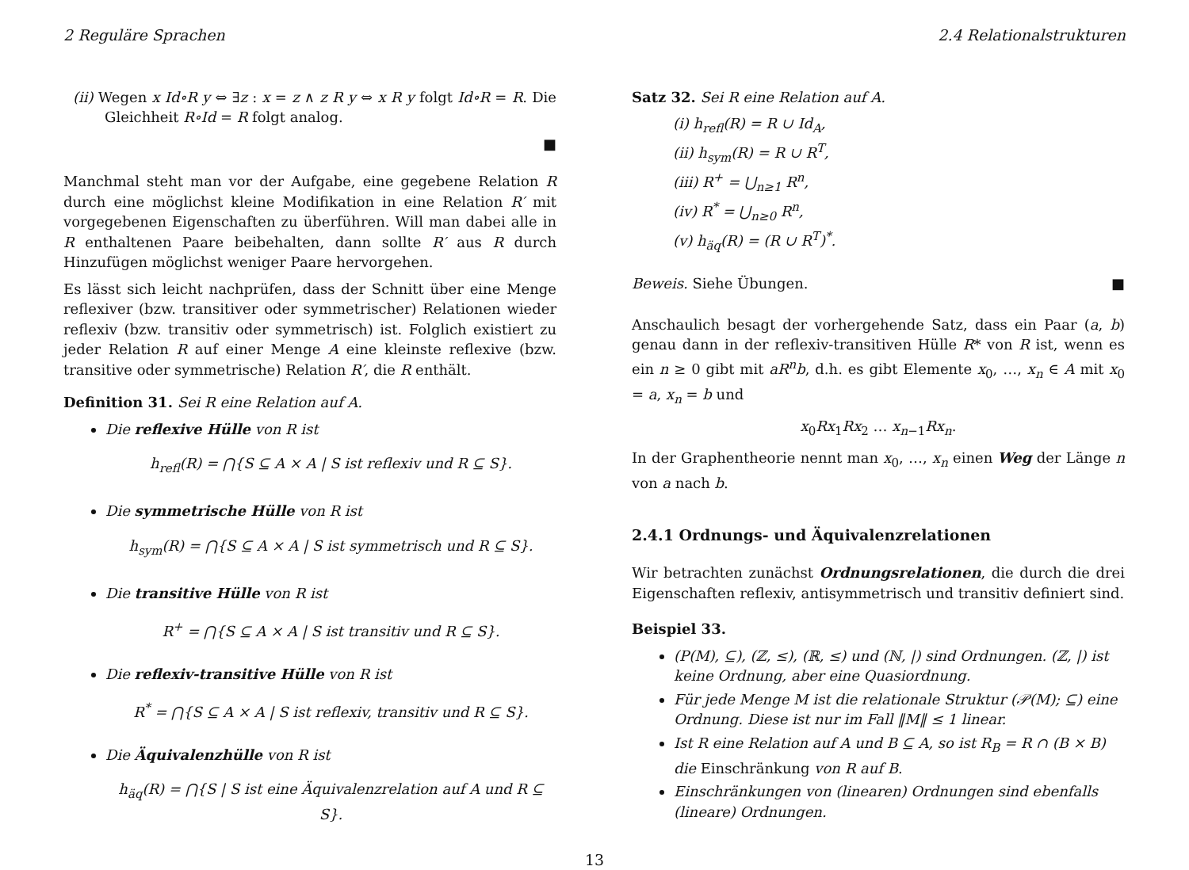2 Reguläre Sprachen 2.4 Relationalstrukturen
(ii) Wegen x Id∘R y ⇔ ∃z : x = z ∧ z R y ⇔ x R y folgt Id∘R = R. Die Gleichheit R∘Id = R folgt analog.
■
Manchmal steht man vor der Aufgabe, eine gegebene Relation R durch eine möglichst kleine Modifikation in eine Relation R′ mit vorgegebenen Eigenschaften zu überführen. Will man dabei alle in R enthaltenen Paare beibehalten, dann sollte R′ aus R durch Hinzufügen möglichst weniger Paare hervorgehen.
Es lässt sich leicht nachprüfen, dass der Schnitt über eine Menge reflexiver (bzw. transitiver oder symmetrischer) Relationen wieder reflexiv (bzw. transitiv oder symmetrisch) ist. Folglich existiert zu jeder Relation R auf einer Menge A eine kleinste reflexive (bzw. transitive oder symmetrische) Relation R′, die R enthält.
Definition 31. Sei R eine Relation auf A.
Die reflexive Hülle von R ist
h<sub>refl</sub>(R) = ⋂{S ⊆ A × A | S ist reflexiv und R ⊆ S}.
Die symmetrische Hülle von R ist
h<sub>sym</sub>(R) = ⋂{S ⊆ A × A | S ist symmetrisch und R ⊆ S}.
Die transitive Hülle von R ist
R<sup>+</sup> = ⋂{S ⊆ A × A | S ist transitiv und R ⊆ S}.
Die reflexiv-transitive Hülle von R ist
R<sup>*</sup> = ⋂{S ⊆ A × A | S ist reflexiv, transitiv und R ⊆ S}.
Die Äquivalenzhülle von R ist
h<sub>äq</sub>(R) = ⋂{S | S ist eine Äquivalenzrelation auf A und R ⊆ S}.
Satz 32. Sei R eine Relation auf A.
(i) h<sub>refl</sub>(R) = R ∪ Id<sub>A</sub>,
(ii) h<sub>sym</sub>(R) = R ∪ R<sup>T</sup>,
(iii) R<sup>+</sup> = ⋃<sub>n≥1</sub> R<sup>n</sup>,
(iv) R<sup>*</sup> = ⋃<sub>n≥0</sub> R<sup>n</sup>,
(v) h<sub>äq</sub>(R) = (R ∪ R<sup>T</sup>)<sup>*</sup>.
Beweis. Siehe Übungen. ■
Anschaulich besagt der vorhergehende Satz, dass ein Paar (a, b) genau dann in der reflexiv-transitiven Hülle R* von R ist, wenn es ein n ≥ 0 gibt mit aR<sup>n</sup>b, d.h. es gibt Elemente x<sub>0</sub>, …, x<sub>n</sub> ∈ A mit x<sub>0</sub> = a, x<sub>n</sub> = b und
x<sub>0</sub>Rx<sub>1</sub>Rx<sub>2</sub> … x<sub>n−1</sub>Rx<sub>n</sub>.
In der Graphentheorie nennt man x<sub>0</sub>, …, x<sub>n</sub> einen Weg der Länge n von a nach b.
2.4.1 Ordnungs- und Äquivalenzrelationen
Wir betrachten zunächst Ordnungsrelationen, die durch die drei Eigenschaften reflexiv, antisymmetrisch und transitiv definiert sind.
Beispiel 33.
(P(M), ⊆), (ℤ, ≤), (ℝ, ≤) und (ℕ, |) sind Ordnungen. (ℤ, |) ist keine Ordnung, aber eine Quasiordnung.
Für jede Menge M ist die relationale Struktur (𝒫(M); ⊆) eine Ordnung. Diese ist nur im Fall ‖M‖ ≤ 1 linear.
Ist R eine Relation auf A und B ⊆ A, so ist R<sub>B</sub> = R ∩ (B × B) die Einschränkung von R auf B.
Einschränkungen von (linearen) Ordnungen sind ebenfalls (lineare) Ordnungen.
13